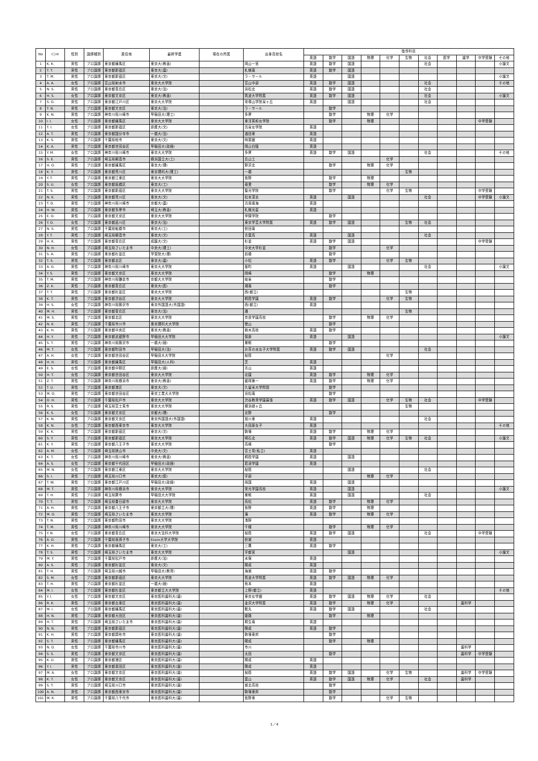| No | ｲﾆｼｬﾙ | 性別 | 講師種別 | 居住地 | 最終学歴 | 現在の所属 | 出身高校名 | 指導科目 | | | | | | | | | | |
| --- | --- | --- | --- | --- | --- | --- | --- | --- | --- | --- | --- | --- | --- | --- | --- | --- | --- | --- |
| | | | | | | | | 英語 | 数学 | 国語 | 物理 | 化学 | 生物 | 社会 | 医学 | 歯学 | 中学受験 | その他 |
| 1 | K. K. | 男性 | プロ講師 | 東京都練馬区 | 東京大(教養) | | 岡山一宮 | 英語 | 数学 | 国語 | | | | 社会 | | | | 小論文 |
| 2 | T. T. | 男性 | プロ講師 | 東京都新宿区 | 東京大(農) | | 札幌南 | 英語 | 数学 | 国語 | | | | | | | | |
| 3 | T. M. | 男性 | プロ講師 | 東京都新宿区 | 東京大(文) | | ラ・サール | 英語 | | 国語 | | | | | | | | 小論文 |
| 4 | A. A. | 女性 | プロ講師 | 富山県射水市 | 東京大大学院 | | 富山中部 | 英語 | 数学 | 国語 | | | | 社会 | | | | その他 |
| 5 | N. S. | 男性 | プロ講師 | 東京都豊島区 | 東京大(法) | | 浜松北 | 英語 | 数学 | 国語 | | | | 社会 | | | | |
| 6 | H. S. | 女性 | プロ講師 | 東京都文京区 | 東京大(教養) | | 筑波大学附属 | 英語 | 数学 | 国語 | | | | 社会 | | | | 小論文 |
| 7 | S. O. | 男性 | プロ講師 | 東京都江戸川区 | 東京大大学院 | | 帝塚山学院泉ヶ丘 | 英語 | | 国語 | | | | 社会 | | | | |
| 8 | T. N. | 男性 | プロ講師 | 東京都文京区 | 東京大(法) | | ラ・サール | | 数学 | | | | | | | | | |
| 9 | K. N. | 男性 | プロ講師 | 神奈川県川崎市 | 早稲田大(理工) | | 多摩 | | 数学 | | 物理 | 化学 | | | | | | |
| 10 | I. I. | 女性 | プロ講師 | 東京都練馬区 | 東京大大学院 | | 東洋英和女学院 | | 数学 | | 物理 | | | | | | 中学受験 | |
| 11 | T. I. | 女性 | プロ講師 | 東京都新宿区 | 慶應大(文) | | 清泉女学院 | 英語 | | | | | | | | | | |
| 12 | A. T. | 男性 | プロ講師 | 東京都国分寺市 | 一橋大(法) | | 酒田東 | 英語 | | | | | | | | | | |
| 13 | K. S. | 男性 | プロ講師 | 千葉県柏市 | 東京大(文) | | 時習館 | 英語 | | | | | | | | | | |
| 14 | K. A. | 男性 | プロ講師 | 東京都世田谷区 | 早稲田大(政経) | | 岡山白陵 | 英語 | | | | | | | | | | |
| 15 | Y. M. | 女性 | プロ講師 | 神奈川県川崎市 | 東京大大学院 | | 多摩 | 英語 | 数学 | 国語 | | | | 社会 | | | | その他 |
| 16 | S. E. | 男性 | プロ講師 | 埼玉県朝霞市 | 横浜国立大(工) | | 島山工 | | | | | 化学 | | | | | | |
| 17 | H. O. | 男性 | プロ講師 | 東京都練馬区 | 東京大(理) | | 野沢北 | | 数学 | | 物理 | 化学 | | | | | | |
| 18 | K. Y. | 男性 | プロ講師 | 東京都荒川区 | 東京理科大(理工) | | 一橋 | | | | | | 生物 | | | | | |
| 19 | Y. T. | 男性 | プロ講師 | 東京都江東区 | 東京大大学院 | | 長野 | | 数学 | | 物理 | | | | | | | |
| 20 | S. U. | 女性 | プロ講師 | 東京都板橋区 | 東京大(工) | | 菊里 | | 数学 | | 物理 | 化学 | | | | | | |
| 21 | T. S. | 男性 | プロ講師 | 東京都新宿区 | 東京大大学院 | | 聖光学院 | | 数学 | | | 化学 | 生物 | | | | 中学受験 | |
| 22 | N. K. | 男性 | プロ講師 | 東京都荒川区 | 東京大(文) | | 松本深志 | 英語 | | 国語 | | | | 社会 | | | 中学受験 | 小論文 |
| 23 | T. D. | 男性 | プロ講師 | 神奈川県川崎市 | 京都大(農) | | 清風南海 | 英語 | | | | | | | | | | |
| 24 | H. W. | 男性 | プロ講師 | 東京都多摩市 | 埼玉大(教養) | | 札幌光星 | 英語 | | | | | | | | | | |
| 25 | E. O. | 男性 | プロ講師 | 東京都文京区 | 東京大大学院 | | 甲陽学院 | | 数学 | | | | | | | | | |
| 26 | Y. O. | 女性 | プロ講師 | 東京都品川区 | 東京大(法) | | 東京学芸大学附属 | 英語 | 数学 | 国語 | | | 生物 | 社会 | | | | |
| 27 | N. S. | 男性 | プロ講師 | 千葉県船橋市 | 東京大(工) | | 磐田南 | | | | | | | | | | | |
| 28 | Y. T. | 男性 | プロ講師 | 埼玉県朝霞市 | 東京大(文) | | 青雲高 | 英語 | | 国語 | | | | 社会 | | | | |
| 29 | H. K. | 男性 | プロ講師 | 東京都豊島区 | 成蹊大(文) | | 杉並 | 英語 | 数学 | 国語 | | | | | | | 中学受験 | |
| 30 | N. H. | 女性 | プロ講師 | 埼玉県さいたま市 | 中央大(理工) | | 中央大学杉並 | | 数学 | | | 化学 | | | | | | |
| 31 | S. A. | 男性 | プロ講師 | 東京都杉並区 | 学習院大(理) | | 前橋 | | 数学 | | | | | | | | | |
| 32 | T. S. | 男性 | プロ講師 | 東京都北区 | 東京大(農) | | 小松 | 英語 | 数学 | | | 化学 | 生物 | | | | | |
| 33 | A. O. | 男性 | プロ講師 | 神奈川県川崎市 | 東京大大学院 | | 基町 | 英語 | | 国語 | | | | 社会 | | | | 小論文 |
| 34 | Y. S. | 男性 | プロ講師 | 東京都文京区 | 東京大大学院 | | 岡崎 | | 数学 | | 物理 | | | | | | | |
| 35 | T. M. | 男性 | プロ講師 | 神奈川県鎌倉市 | 京都大大学院 | | 岐阜 | | 数学 | | | | | | | | | |
| 36 | Z. K. | 男性 | プロ講師 | 東京都豊島区 | 東京大(医) | | 湘南 | | 数学 | | | | | | | | | |
| 37 | T. T. | 男性 | プロ講師 | 東京都杉並区 | 東京大大学院 | | 西(都立) | | | | | | 生物 | | | | | |
| 38 | K. T. | 男性 | プロ講師 | 東京都渋谷区 | 東京大大学院 | | 桐蔭学園 | 英語 | 数学 | | | 化学 | 生物 | | | | | |
| 39 | H. S. | 女性 | プロ講師 | 神奈川県藤沢市 | 東京外国語大(外国語) | | 西(都立) | 英語 | | | | | | | | | | |
| 40 | M. H. | 男性 | プロ講師 | 東京都豊島区 | 東京大(法) | | 灘 | | | | | | 生物 | | | | | |
| 41 | M. S. | 男性 | プロ講師 | 東京都北区 | 東京大大学院 | | 奈良学園高校 | | 数学 | | 物理 | 化学 | | | | | | |
| 42 | N. K. | 男性 | プロ講師 | 千葉県市川市 | 東京理科大大学院 | | 徳山 | | 数学 | | | | | | | | | |
| 43 | K. H. | 男性 | プロ講師 | 東京都中央区 | 東京大(教養) | | 栃木高校 | 英語 | 数学 | | | | | | | | | |
| 44 | H. Y. | 男性 | プロ講師 | 東京都武蔵野市 | 早稲田大大学院 | | 保原 | 英語 | | 国語 | | | | | | | | 小論文 |
| 45 | S. T. | 男性 | プロ講師 | 神奈川県藤沢市 | 一橋大(経) | | 巣鴨 | | 数学 | | | | | | | | | |
| 46 | M. T. | 女性 | プロ講師 | 東京都町田市 | 早稲田大(法) | | お茶の水女子大学附属 | 英語 | 数学 | 国語 | | | | 社会 | | | | |
| 47 | A. H. | 女性 | プロ講師 | 東京都世田谷区 | 早稲田大大学院 | | 桜蔭 | | | | | 化学 | | | | | | |
| 48 | H. H. | 男性 | プロ講師 | 東京都練馬区 | 早稲田大(人科) | | 芝 | 英語 | | | | | | | | | | |
| 49 | E. S. | 女性 | プロ講師 | 東京都中野区 | 慶應大(経) | | 青山 | 英語 | | | | | | | | | | |
| 50 | H. T. | 女性 | プロ講師 | 東京都世田谷区 | 東京大大学院 | | 北園 | 英語 | 数学 | | 物理 | 化学 | | | | | | |
| 51 | Z. T. | 男性 | プロ講師 | 神奈川県横浜市 | 東京大(教養) | | 盛岡第一 | 英語 | 数学 | | 物理 | 化学 | | | | | | |
| 52 | T. U. | 男性 | プロ講師 | 東京都港区 | 東京大(文) | | 久留米大学附設 | | 数学 | | | | | | | | | |
| 53 | M. O. | 男性 | プロ講師 | 東京都世田谷区 | 東京工業大大学院 | | 浜松南 | | 数学 | | | | | | | | | |
| 54 | D. H. | 男性 | プロ講師 | 千葉県松戸市 | 東京大大学院 | | 渋谷教育学園幕張 | 英語 | 数学 | 国語 | | 化学 | 生物 | 社会 | | | 中学受験 | |
| 55 | R. S. | 男性 | プロ講師 | 埼玉県富士見市 | 東京大大学院 | | 横浜緑ヶ丘 | | | | | | 生物 | | | | | |
| 56 | K. S. | 女性 | プロ講師 | 東京都文京区 | 京都大(理) | | 北野 | | 数学 | | | | | | | | | |
| 57 | K. N. | 男性 | プロ講師 | 東京都文京区 | 東京外国語大(外国語) | | 旭川東 | 英語 | | | | | | 社会 | | | | |
| 58 | K. N. | 女性 | プロ講師 | 東京都西東京市 | 東京大大学院 | | 大田原女子 | 英語 | | | | | | | | | | その他 |
| 59 | K. K. | 男性 | プロ講師 | 東京都新宿区 | 東京大(文) | | 駒場 | 英語 | 数学 | | 物理 | 化学 | | | | | | |
| 60 | S. Y. | 男性 | プロ講師 | 東京都新宿区 | 東京大大学院 | | 明石北 | 英語 | 数学 | 国語 | 物理 | 化学 | 生物 | 社会 | | | | 小論文 |
| 61 | K. Y. | 男性 | プロ講師 | 東京都八王子市 | 東京大大学院 | | 高崎 | | 数学 | | | | | | | | | |
| 62 | A. M. | 女性 | プロ講師 | 埼玉県狭山市 | 中央大(文) | | 富士見(私立) | 英語 | | | | | | | | | | |
| 63 | K. T. | 女性 | プロ講師 | 神奈川県川崎市 | 東京大(教養) | | 桐蔭学園 | 英語 | | 国語 | | | | | | | | |
| 64 | A. S. | 女性 | プロ講師 | 東京都千代田区 | 早稲田大(政経) | | 若渓学園 | 英語 | | | | | | | | | | |
| 65 | M. N. | 女性 | プロ講師 | 東京都江東区 | 東京大大学院 | | 桜蔭 | | | 国語 | | | | 社会 | | | | |
| 66 | S. I. | 男性 | プロ講師 | 埼玉県川口市 | 東京大(医) | | 宇部 | | | | 物理 | 化学 | | | | | | |
| 67 | T. W. | 男性 | プロ講師 | 東京都江戸川区 | 早稲田大(政経) | | 両国 | 英語 | | 国語 | | | | | | | | |
| 68 | M. T. | 男性 | プロ講師 | 神奈川県横浜市 | 東京大大学院 | | 栄光学園高校 | 英語 | | 国語 | | | | | | | | 小論文 |
| 69 | T. H. | 男性 | プロ講師 | 埼玉県蕨市 | 早稲田大大学院 | | 巣鴨 | 英語 | | 国語 | | | | 社会 | | | | |
| 70 | T. T. | 男性 | プロ講師 | 埼玉県春日部市 | 東京大大学院 | | 高松 | 英語 | 数学 | | 物理 | 化学 | | | | | | |
| 71 | A. H. | 男性 | プロ講師 | 東京都八王子市 | 東京都立大(理) | | 長野 | 英語 | 数学 | | 物理 | | | | | | | |
| 72 | M. O. | 男性 | プロ講師 | 埼玉県さいたま市 | 東京大大学院 | | 滝 | 英語 | 数学 | | 物理 | 化学 | | | | | | |
| 73 | T. N. | 男性 | プロ講師 | 東京都町田市 | 東京大大学院 | | 浅野 | | | | | | | | | | | |
| 74 | T. M. | 男性 | プロ講師 | 神奈川県川崎市 | 東京大大学院 | | 千種 | | 数学 | | 物理 | 化学 | | | | | | |
| 75 | Y. N. | 女性 | プロ講師 | 東京都豊島区 | 東京大法科大学院 | | 桜蔭 | 英語 | 数学 | 国語 | | | | 社会 | | | 中学受験 | |
| 76 | A. O. | 男性 | プロ講師 | 千葉県我孫子市 | Essex大学大学院 | | 磐城 | 英語 | | | | | | | | | | |
| 77 | K. H. | 男性 | プロ講師 | 東京都練馬区 | 東京大(工) | | 三鷹 | 英語 | 数学 | | | | | | | | | |
| 78 | T. S. | 男性 | プロ講師 | 埼玉県さいたま市 | 東京大大学院 | | 宇都宮 | | | 国語 | | | | | | | | 小論文 |
| 79 | M. Y. | 男性 | プロ講師 | 千葉県松戸市 | 慶應大(法) | | 水俣 | 英語 | | | | | | | | | | |
| 80 | A. S. | 男性 | プロ講師 | 東京都杉並区 | 東京大(文) | | 開成 | 英語 | | | | | | | | | | |
| 81 | T. H. | 男性 | プロ講師 | 埼玉県川越市 | 早稲田大(教育) | | 海城 | 英語 | 数学 | | | | | | | | | |
| 82 | S. M. | 女性 | プロ講師 | 東京都新宿区 | 東京大大学院 | | 筑波大学附属 | 英語 | 数学 | 国語 | 物理 | 化学 | | | | | | |
| 83 | T. H. | 男性 | プロ講師 | 東京都杉並区 | 一橋大(経) | | 熊本 | 英語 | | | | | | | | | | |
| 84 | M. I. | 女性 | プロ講師 | 東京都杉並区 | 東京都立大大学院 | | 上野(都立) | 英語 | | | | | | | | | | その他 |
| 85 | Y. I. | 女性 | プロ講師 | 東京都文京区 | 東京医科歯科大(歯) | | 東京女学館 | 英語 | 数学 | 国語 | 物理 | 化学 | | 社会 | | | | |
| 86 | R. K. | 男性 | プロ講師 | 東京都台東区 | 東京医科歯科大(歯) | | 金沢大学附属 | 英語 | 数学 | | 物理 | 化学 | | | | 歯科学 | | |
| 87 | M. I. | 女性 | プロ講師 | 東京都練馬区 | 東京医科歯科大(歯) | | 鶴丸 | 英語 | 数学 | 国語 | | | | 社会 | | | | |
| 88 | H. N. | 男性 | プロ講師 | 東京都大田区 | 東京医科歯科大(歯) | | 姫路 | | 数学 | | 物理 | | | | | | | |
| 89 | H. T. | 男性 | プロ講師 | 埼玉県さいたま市 | 東京医科歯科大(歯) | | 桐生南 | 英語 | | | | | | | | | | |
| 90 | N. N. | 男性 | プロ講師 | 東京都新宿区 | 東京医科歯科大(歯) | | 開成 | 英語 | 数学 | | | | | | | | | |
| 91 | K. H. | 男性 | プロ講師 | 東京都調布市 | 東京医科歯科大(歯) | | 駒場東邦 | | 数学 | | | | | | | | | |
| 92 | S. T. | 男性 | プロ講師 | 東京都練馬区 | 東京医科歯科大(歯) | | 開成 | | 数学 | | 物理 | | | | | | | |
| 93 | N. O. | 女性 | プロ講師 | 千葉県市川市 | 東京医科歯科大(歯) | | 市川 | | | | | | | | | 歯科学 | | |
| 94 | S. S. | 男性 | プロ講師 | 東京都文京区 | 東京医科歯科大(歯) | | 太田 | | 数学 | | | | | | | 歯科学 | 中学受験 | |
| 95 | K. U. | 男性 | プロ講師 | 東京都港区 | 東京医科歯科大(歯) | | 開成 | 英語 | | | | | | | | | | |
| 96 | Y. I. | 男性 | プロ講師 | 東京都墨田区 | 東京医科歯科大(歯) | | 開成 | 英語 | | | | | | | | | | |
| 97 | M. A. | 女性 | プロ講師 | 東京都文京区 | 東京医科歯科大(歯) | | 桜蔭 | 英語 | 数学 | 国語 | | 化学 | 生物 | | | 歯科学 | 中学受験 | |
| 98 | K. T. | 女性 | プロ講師 | 東京都文京区 | 東京医科歯科大(歯) | | 韮山 | 英語 | 数学 | 国語 | 物理 | 化学 | | 社会 | | 歯科学 | | |
| 99 | S. T. | 男性 | プロ講師 | 埼玉県川口市 | 東京医科歯科大(歯) | | 城北高校 | | 数学 | | | | | | | | | |
| 100 | A. N. | 男性 | プロ講師 | 東京都西東京市 | 東京医科歯科大(歯) | | 駒場東邦 | | 数学 | | | | | | | | | |
| 101 | M. K. | 男性 | プロ講師 | 千葉県八千代市 | 東京医科歯科大(歯) | | 長野東 | | 数学 | | | 化学 | 生物 | | | | | |
1／4